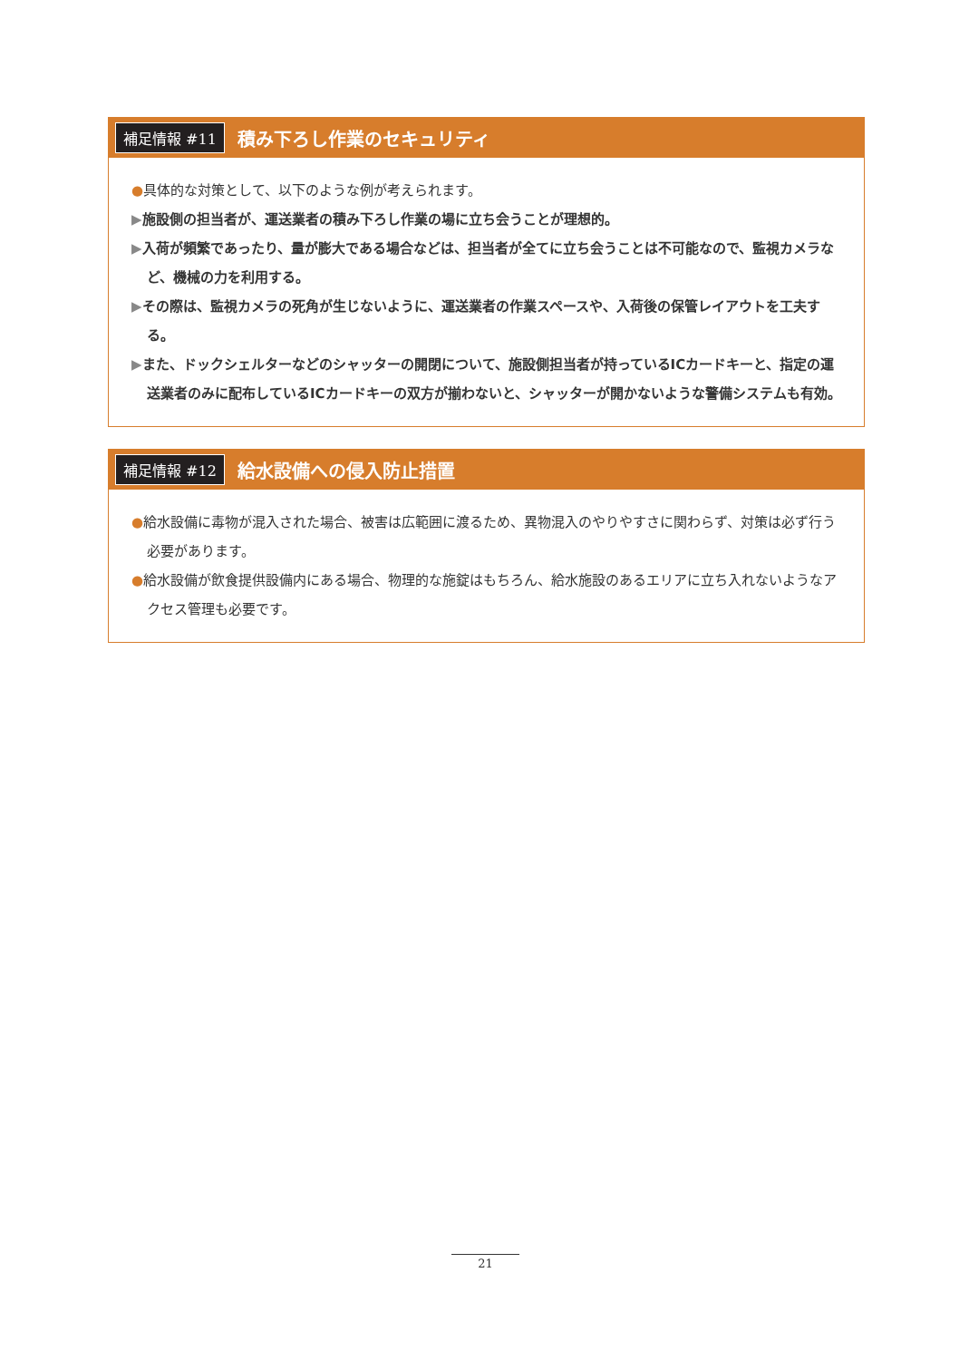補足情報 #11 積み下ろし作業のセキュリティ
●具体的な対策として、以下のような例が考えられます。
▶施設側の担当者が、運送業者の積み下ろし作業の場に立ち会うことが理想的。
▶入荷が頻繁であったり、量が膨大である場合などは、担当者が全てに立ち会うことは不可能なので、監視カメラなど、機械の力を利用する。
▶その際は、監視カメラの死角が生じないように、運送業者の作業スペースや、入荷後の保管レイアウトを工夫する。
▶また、ドックシェルターなどのシャッターの開閉について、施設側担当者が持っているICカードキーと、指定の運送業者のみに配布しているICカードキーの双方が揃わないと、シャッターが開かないような警備システムも有効。
補足情報 #12 給水設備への侵入防止措置
●給水設備に毒物が混入された場合、被害は広範囲に渡るため、異物混入のやりやすさに関わらず、対策は必ず行う必要があります。
●給水設備が飲食提供設備内にある場合、物理的な施錠はもちろん、給水施設のあるエリアに立ち入れないようなアクセス管理も必要です。
21